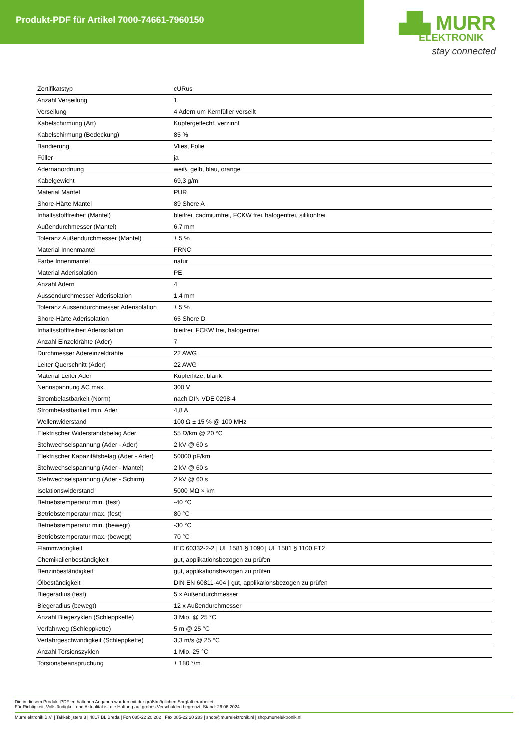Produkt-PDF für Artikel 7000-74661-7960150
▟▙ MURR
ELEKTRONIK
stay connected
| Zertifikatstyp | cURus |
| Anzahl Verseilung | 1 |
| Verseilung | 4 Adern um Kernfüller verseilt |
| Kabelschirmung (Art) | Kupfergeflecht, verzinnt |
| Kabelschirmung (Bedeckung) | 85 % |
| Bandierung | Vlies, Folie |
| Füller | ja |
| Adernanordnung | weiß, gelb, blau, orange |
| Kabelgewicht | 69,3 g/m |
| Material Mantel | PUR |
| Shore-Härte Mantel | 89 Shore A |
| Inhaltsstofffreiheit (Mantel) | bleifrei, cadmiumfrei, FCKW frei, halogenfrei, silikonfrei |
| Außendurchmesser (Mantel) | 6,7 mm |
| Toleranz Außendurchmesser (Mantel) | ± 5 % |
| Material Innenmantel | FRNC |
| Farbe Innenmantel | natur |
| Material Aderisolation | PE |
| Anzahl Adern | 4 |
| Aussendurchmesser Aderisolation | 1,4 mm |
| Toleranz Aussendurchmesser Aderisolation | ± 5 % |
| Shore-Härte Aderisolation | 65 Shore D |
| Inhaltsstofffreiheit Aderisolation | bleifrei, FCKW frei, halogenfrei |
| Anzahl Einzeldrähte (Ader) | 7 |
| Durchmesser Adereinzeldrähte | 22 AWG |
| Leiter Querschnitt (Ader) | 22 AWG |
| Material Leiter Ader | Kupferlitze, blank |
| Nennspannung AC max. | 300 V |
| Strombelastbarkeit (Norm) | nach DIN VDE 0298-4 |
| Strombelastbarkeit min. Ader | 4,8 A |
| Wellenwiderstand | 100 Ω ± 15 % @ 100 MHz |
| Elektrischer Widerstandsbelag Ader | 55 Ω/km @ 20 °C |
| Stehwechselspannung (Ader - Ader) | 2 kV @ 60 s |
| Elektrischer Kapazitätsbelag (Ader - Ader) | 50000 pF/km |
| Stehwechselspannung (Ader - Mantel) | 2 kV @ 60 s |
| Stehwechselspannung (Ader - Schirm) | 2 kV @ 60 s |
| Isolationswiderstand | 5000 MΩ × km |
| Betriebstemperatur min. (fest) | -40 °C |
| Betriebstemperatur max. (fest) | 80 °C |
| Betriebstemperatur min. (bewegt) | -30 °C |
| Betriebstemperatur max. (bewegt) | 70 °C |
| Flammwidrigkeit | IEC 60332-2-2 / UL 1581 § 1090 / UL 1581 § 1100 FT2 |
| Chemikalienbeständigkeit | gut, applikationsbezogen zu prüfen |
| Benzinbeständigkeit | gut, applikationsbezogen zu prüfen |
| Ölbeständigkeit | DIN EN 60811-404 / gut, applikationsbezogen zu prüfen |
| Biegeradius (fest) | 5 x Außendurchmesser |
| Biegeradius (bewegt) | 12 x Außendurchmesser |
| Anzahl Biegezyklen (Schleppkette) | 3 Mio. @ 25 °C |
| Verfahrweg (Schleppkette) | 5 m @ 25 °C |
| Verfahrgeschwindigkeit (Schleppkette) | 3,3 m/s @ 25 °C |
| Anzahl Torsionszyklen | 1 Mio. 25 °C |
| Torsionsbeanspruchung | ± 180 °/m |
Die in diesem Produkt-PDF enthaltenen Angaben wurden mit der größtmöglichen Sorgfalt erarbeitet.
Für Richtigkeit, Vollständigkeit und Aktualität ist die Haftung auf grobes Verschulden begrenzt. Stand: 26.06.2024
Murrelektronik B.V. | Takkebijsters 3 | 4817 BL Breda | Fon 085-22 20 282 | Fax 085-22 20 283 | shop@murrelektronik.nl | shop.murrelektronik.nl